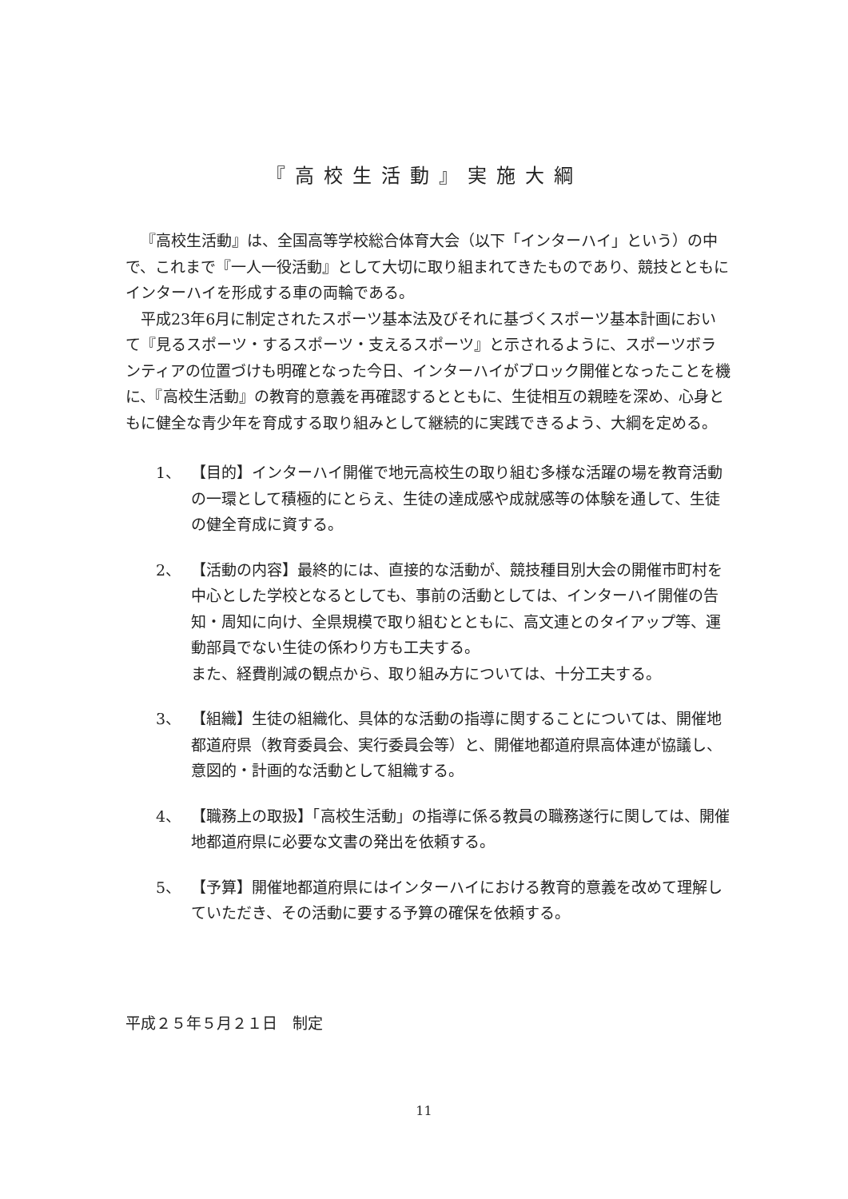『高校生活動』実施大綱
『高校生活動』は、全国高等学校総合体育大会（以下「インターハイ」という）の中で、これまで『一人一役活動』として大切に取り組まれてきたものであり、競技とともにインターハイを形成する車の両輪である。
平成23年6月に制定されたスポーツ基本法及びそれに基づくスポーツ基本計画において『見るスポーツ・するスポーツ・支えるスポーツ』と示されるように、スポーツボランティアの位置づけも明確となった今日、インターハイがブロック開催となったことを機に、『高校生活動』の教育的意義を再確認するとともに、生徒相互の親睦を深め、心身ともに健全な青少年を育成する取り組みとして継続的に実践できるよう、大綱を定める。
1、 【目的】インターハイ開催で地元高校生の取り組む多様な活躍の場を教育活動の一環として積極的にとらえ、生徒の達成感や成就感等の体験を通して、生徒の健全育成に資する。
2、 【活動の内容】最終的には、直接的な活動が、競技種目別大会の開催市町村を中心とした学校となるとしても、事前の活動としては、インターハイ開催の告知・周知に向け、全県規模で取り組むとともに、高文連とのタイアップ等、運動部員でない生徒の係わり方も工夫する。
また、経費削減の観点から、取り組み方については、十分工夫する。
3、 【組織】生徒の組織化、具体的な活動の指導に関することについては、開催地都道府県（教育委員会、実行委員会等）と、開催地都道府県高体連が協議し、意図的・計画的な活動として組織する。
4、 【職務上の取扱】「高校生活動」の指導に係る教員の職務遂行に関しては、開催地都道府県に必要な文書の発出を依頼する。
5、 【予算】開催地都道府県にはインターハイにおける教育的意義を改めて理解していただき、その活動に要する予算の確保を依頼する。
平成２５年５月２１日　制定
11